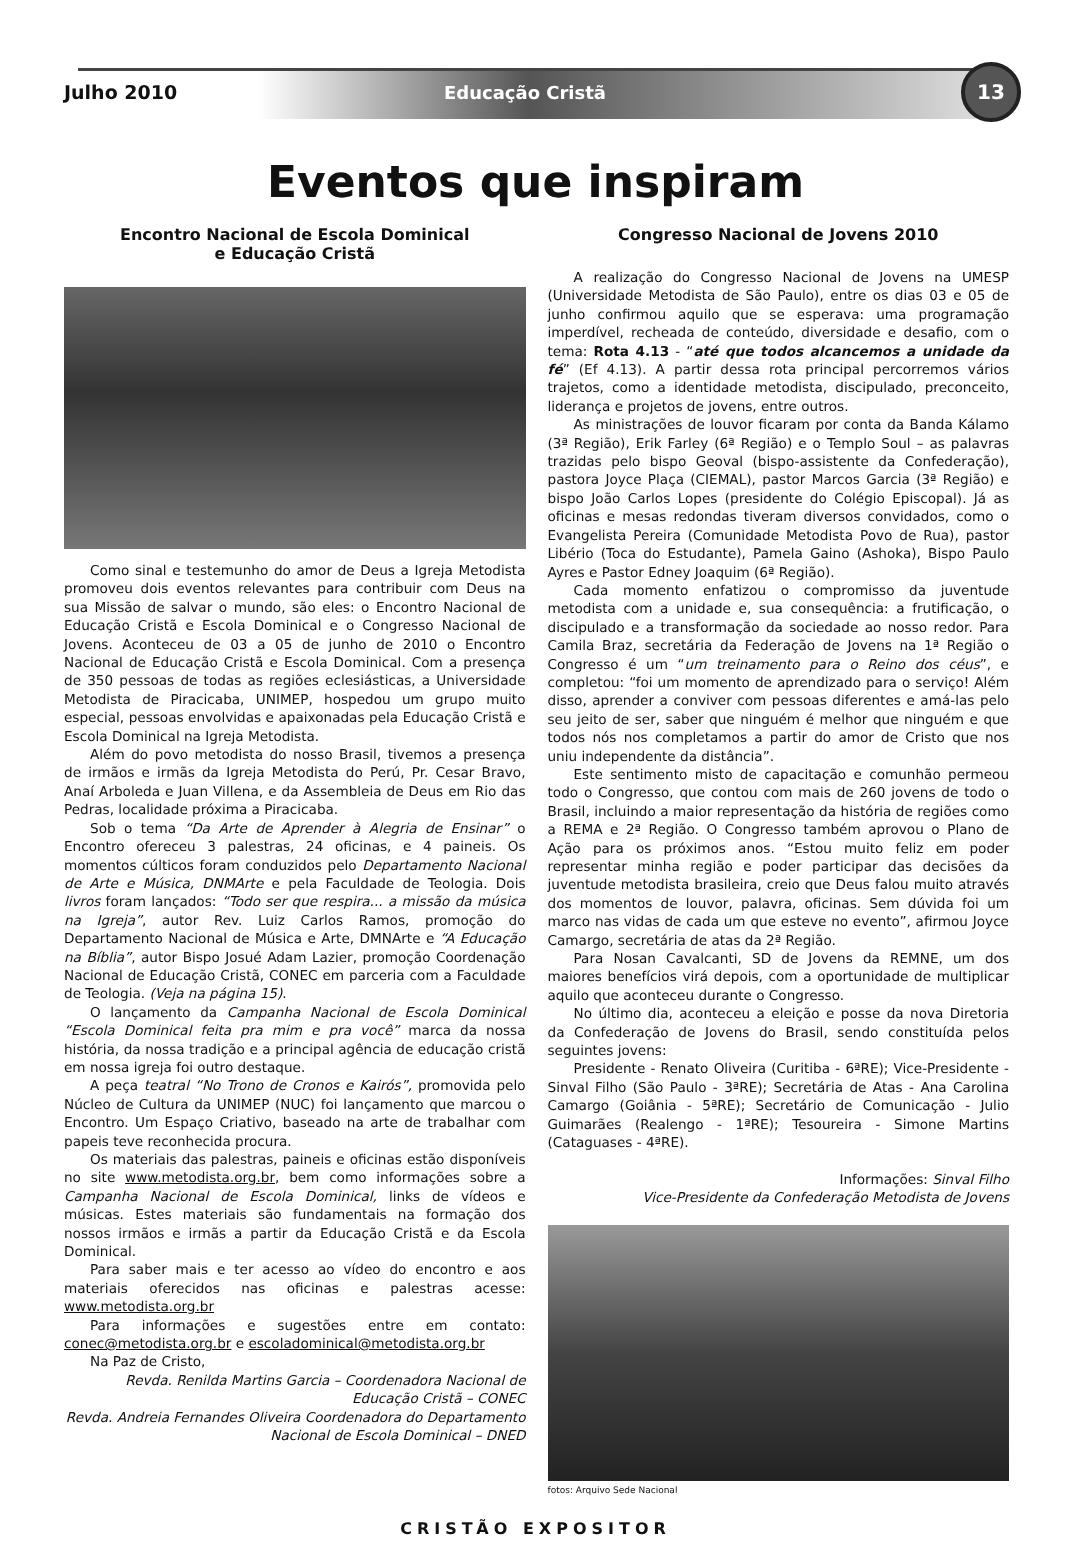Julho 2010 Educação Cristã
13
Eventos que inspiram
Encontro Nacional de Escola Dominical
e Educação Cristã
Como sinal e testemunho do amor de Deus a Igreja Metodista promoveu dois eventos relevantes para contribuir com Deus na sua Missão de salvar o mundo, são eles: o Encontro Nacional de Educação Cristã e Escola Dominical e o Congresso Nacional de Jovens. Aconteceu de 03 a 05 de junho de 2010 o Encontro Nacional de Educação Cristã e Escola Dominical. Com a presença de 350 pessoas de todas as regiões eclesiásticas, a Universidade Metodista de Piracicaba, UNIMEP, hospedou um grupo muito especial, pessoas envolvidas e apaixonadas pela Educação Cristã e Escola Dominical na Igreja Metodista.
Além do povo metodista do nosso Brasil, tivemos a presença de irmãos e irmãs da Igreja Metodista do Perú, Pr. Cesar Bravo, Anaí Arboleda e Juan Villena, e da Assembleia de Deus em Rio das Pedras, localidade próxima a Piracicaba.
Sob o tema “Da Arte de Aprender à Alegria de Ensinar” o Encontro ofereceu 3 palestras, 24 oficinas, e 4 paineis. Os momentos cúlticos foram conduzidos pelo Departamento Nacional de Arte e Música, DNMArte e pela Faculdade de Teologia. Dois livros foram lançados: “Todo ser que respira... a missão da música na Igreja”, autor Rev. Luiz Carlos Ramos, promoção do Departamento Nacional de Música e Arte, DMNArte e “A Educação na Bíblia”, autor Bispo Josué Adam Lazier, promoção Coordenação Nacional de Educação Cristã, CONEC em parceria com a Faculdade de Teologia. (Veja na página 15).
O lançamento da Campanha Nacional de Escola Dominical “Escola Dominical feita pra mim e pra você” marca da nossa história, da nossa tradição e a principal agência de educação cristã em nossa igreja foi outro destaque.
A peça teatral “No Trono de Cronos e Kairós”, promovida pelo Núcleo de Cultura da UNIMEP (NUC) foi lançamento que marcou o Encontro. Um Espaço Criativo, baseado na arte de trabalhar com papeis teve reconhecida procura.
Os materiais das palestras, paineis e oficinas estão disponíveis no site www.metodista.org.br, bem como informações sobre a Campanha Nacional de Escola Dominical, links de vídeos e músicas. Estes materiais são fundamentais na formação dos nossos irmãos e irmãs a partir da Educação Cristã e da Escola Dominical.
Para saber mais e ter acesso ao vídeo do encontro e aos materiais oferecidos nas oficinas e palestras acesse: www.metodista.org.br
Para informações e sugestões entre em contato: conec@metodista.org.br e escoladominical@metodista.org.br
Na Paz de Cristo,
Revda. Renilda Martins Garcia – Coordenadora Nacional de Educação Cristã – CONEC
Revda. Andreia Fernandes Oliveira Coordenadora do Departamento Nacional de Escola Dominical – DNED
Congresso Nacional de Jovens 2010
A realização do Congresso Nacional de Jovens na UMESP (Universidade Metodista de São Paulo), entre os dias 03 e 05 de junho confirmou aquilo que se esperava: uma programação imperdível, recheada de conteúdo, diversidade e desafio, com o tema: Rota 4.13 - “até que todos alcancemos a unidade da fé” (Ef 4.13). A partir dessa rota principal percorremos vários trajetos, como a identidade metodista, discipulado, preconceito, liderança e projetos de jovens, entre outros.
As ministrações de louvor ficaram por conta da Banda Kálamo (3ª Região), Erik Farley (6ª Região) e o Templo Soul – as palavras trazidas pelo bispo Geoval (bispo-assistente da Confederação), pastora Joyce Plaça (CIEMAL), pastor Marcos Garcia (3ª Região) e bispo João Carlos Lopes (presidente do Colégio Episcopal). Já as oficinas e mesas redondas tiveram diversos convidados, como o Evangelista Pereira (Comunidade Metodista Povo de Rua), pastor Libério (Toca do Estudante), Pamela Gaino (Ashoka), Bispo Paulo Ayres e Pastor Edney Joaquim (6ª Região).
Cada momento enfatizou o compromisso da juventude metodista com a unidade e, sua consequência: a frutificação, o discipulado e a transformação da sociedade ao nosso redor. Para Camila Braz, secretária da Federação de Jovens na 1ª Região o Congresso é um “um treinamento para o Reino dos céus”, e completou: “foi um momento de aprendizado para o serviço! Além disso, aprender a conviver com pessoas diferentes e amá-las pelo seu jeito de ser, saber que ninguém é melhor que ninguém e que todos nós nos completamos a partir do amor de Cristo que nos uniu independente da distância”.
Este sentimento misto de capacitação e comunhão permeou todo o Congresso, que contou com mais de 260 jovens de todo o Brasil, incluindo a maior representação da história de regiões como a REMA e 2ª Região. O Congresso também aprovou o Plano de Ação para os próximos anos. “Estou muito feliz em poder representar minha região e poder participar das decisões da juventude metodista brasileira, creio que Deus falou muito através dos momentos de louvor, palavra, oficinas. Sem dúvida foi um marco nas vidas de cada um que esteve no evento”, afirmou Joyce Camargo, secretária de atas da 2ª Região.
Para Nosan Cavalcanti, SD de Jovens da REMNE, um dos maiores benefícios virá depois, com a oportunidade de multiplicar aquilo que aconteceu durante o Congresso.
No último dia, aconteceu a eleição e posse da nova Diretoria da Confederação de Jovens do Brasil, sendo constituída pelos seguintes jovens:
Presidente - Renato Oliveira (Curitiba - 6ªRE); Vice-Presidente - Sinval Filho (São Paulo - 3ªRE); Secretária de Atas - Ana Carolina Camargo (Goiânia - 5ªRE); Secretário de Comunicação - Julio Guimarães (Realengo - 1ªRE); Tesoureira - Simone Martins (Cataguases - 4ªRE).
Informações: Sinval Filho
Vice-Presidente da Confederação Metodista de Jovens
fotos: Arquivo Sede Nacional
CRISTÃO EXPOSITOR